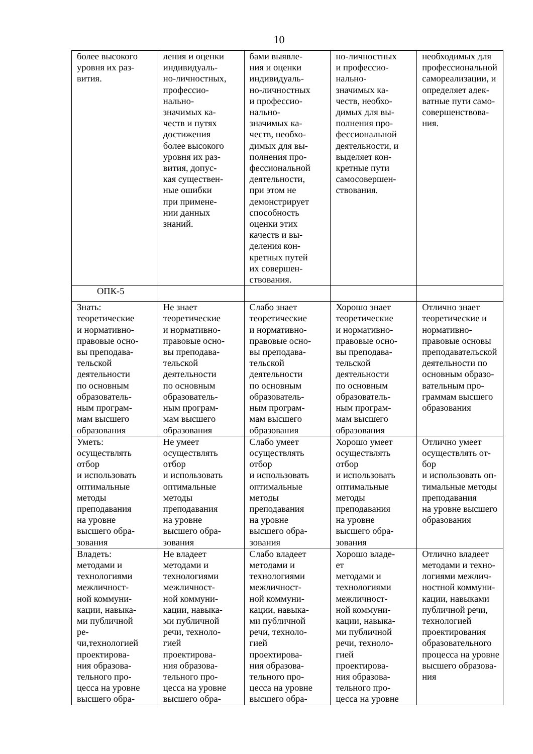10
| более высокого уровня их раз- вития. | ления и оценки индивидуаль- но-личностных, профессио- нально- значимых ка- честв и путях достижения более высокого уровня их раз- вития, допус- кая существен- ные ошибки при примене- нии данных знаний. | бами выявле- ния и оценки индивидуаль- но-личностных и профессио- нально- значимых ка- честв, необхо- димых для вы- полнения про- фессиональной деятельности, при этом не демонстрирует способность оценки этих качеств и вы- деления кон- кретных путей их совершен- ствования. | но-личностных и профессио- нально- значимых ка- честв, необхо- димых для вы- полнения про- фессиональной деятельности, и выделяет кон- кретные пути самосовершен- ствования. | необходимых для профессиональной самореализации, и определяет адек- ватные пути само- совершенствова- ния. |
| ОПК-5 | | | | |
| Знать: теоретические и нормативно- правовые осно- вы преподава- тельской деятельности по основным образователь- ным програм- мам высшего образования | Не знает теоретические и нормативно- правовые осно- вы преподава- тельской деятельности по основным образователь- ным програм- мам высшего образования | Слабо знает теоретические и нормативно- правовые осно- вы преподава- тельской деятельности по основным образователь- ным програм- мам высшего образования | Хорошо знает теоретические и нормативно- правовые осно- вы преподава- тельской деятельности по основным образователь- ным програм- мам высшего образования | Отлично знает теоретические и нормативно- правовые основы преподавательской деятельности по основным образо- вательным про- граммам высшего образования |
| Уметь: осуществлять отбор и использовать оптимальные методы преподавания на уровне высшего обра- зования | Не умеет осуществлять отбор и использовать оптимальные методы преподавания на уровне высшего обра- зования | Слабо умеет осуществлять отбор и использовать оптимальные методы преподавания на уровне высшего обра- зования | Хорошо умеет осуществлять отбор и использовать оптимальные методы преподавания на уровне высшего обра- зования | Отлично умеет осуществлять от- бор и использовать оп- тимальные методы преподавания на уровне высшего образования |
| Владеть: методами и технологиями межличност- ной коммуни- кации, навыка- ми публичной ре- чи,технологией проектирова- ния образова- тельного про- цесса на уровне высшего обра- | Не владеет методами и технологиями межличност- ной коммуни- кации, навыка- ми публичной речи, техноло- гией проектирова- ния образова- тельного про- цесса на уровне высшего обра- | Слабо владеет методами и технологиями межличност- ной коммуни- кации, навыка- ми публичной речи, техноло- гией проектирова- ния образова- тельного про- цесса на уровне высшего обра- | Хорошо владе- ет методами и технологиями межличност- ной коммуни- кации, навыка- ми публичной речи, техноло- гией проектирова- ния образова- тельного про- цесса на уровне | Отлично владеет методами и техно- логиями межлич- ностной коммуни- кации, навыками публичной речи, технологией проектирования образовательного процесса на уровне высшего образова- ния |